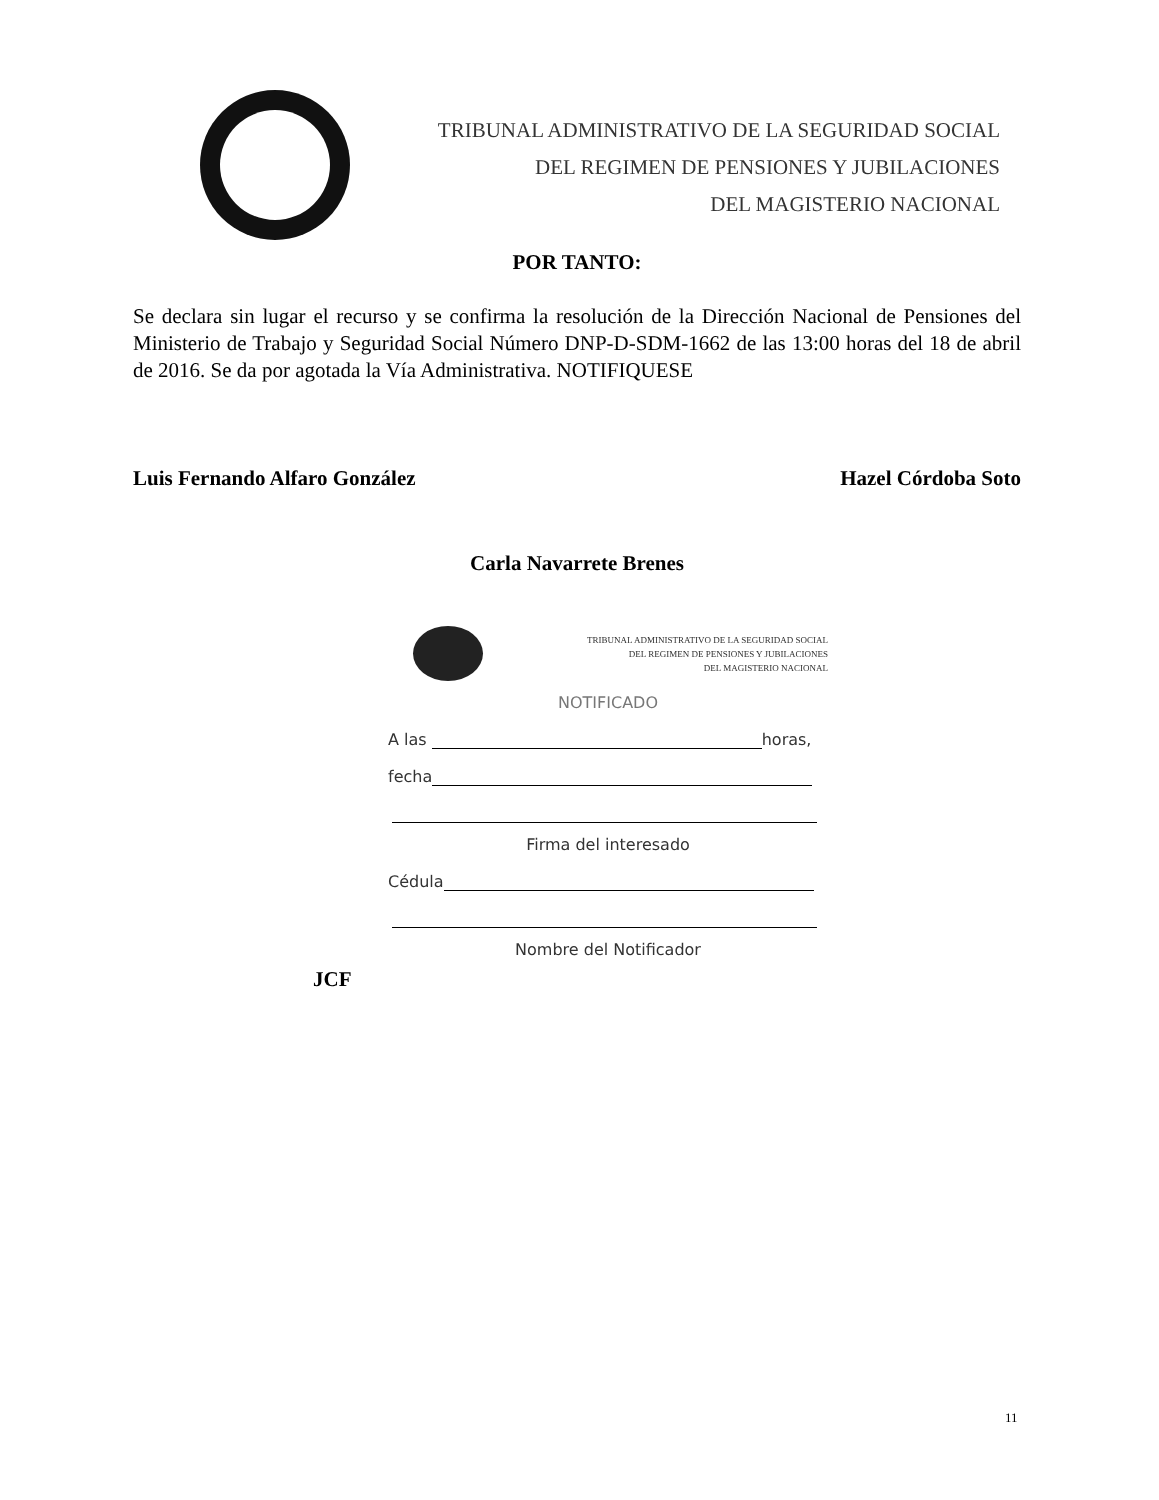TRIBUNAL ADMINISTRATIVO DE LA SEGURIDAD SOCIAL
DEL REGIMEN DE PENSIONES Y JUBILACIONES
DEL MAGISTERIO NACIONAL
POR TANTO:
Se declara sin lugar el recurso y se confirma la resolución de la Dirección Nacional de Pensiones del Ministerio de Trabajo y Seguridad Social Número DNP-D-SDM-1662 de las 13:00 horas del 18 de abril de 2016. Se da por agotada la Vía Administrativa. NOTIFIQUESE
Luis Fernando Alfaro González Hazel Córdoba Soto
Carla Navarrete Brenes
TRIBUNAL ADMINISTRATIVO DE LA SEGURIDAD SOCIAL
DEL REGIMEN DE PENSIONES Y JUBILACIONES
DEL MAGISTERIO NACIONAL
NOTIFICADO
A las horas,
fecha
Firma del interesado
Cédula
Nombre del Notificador
JCF
11